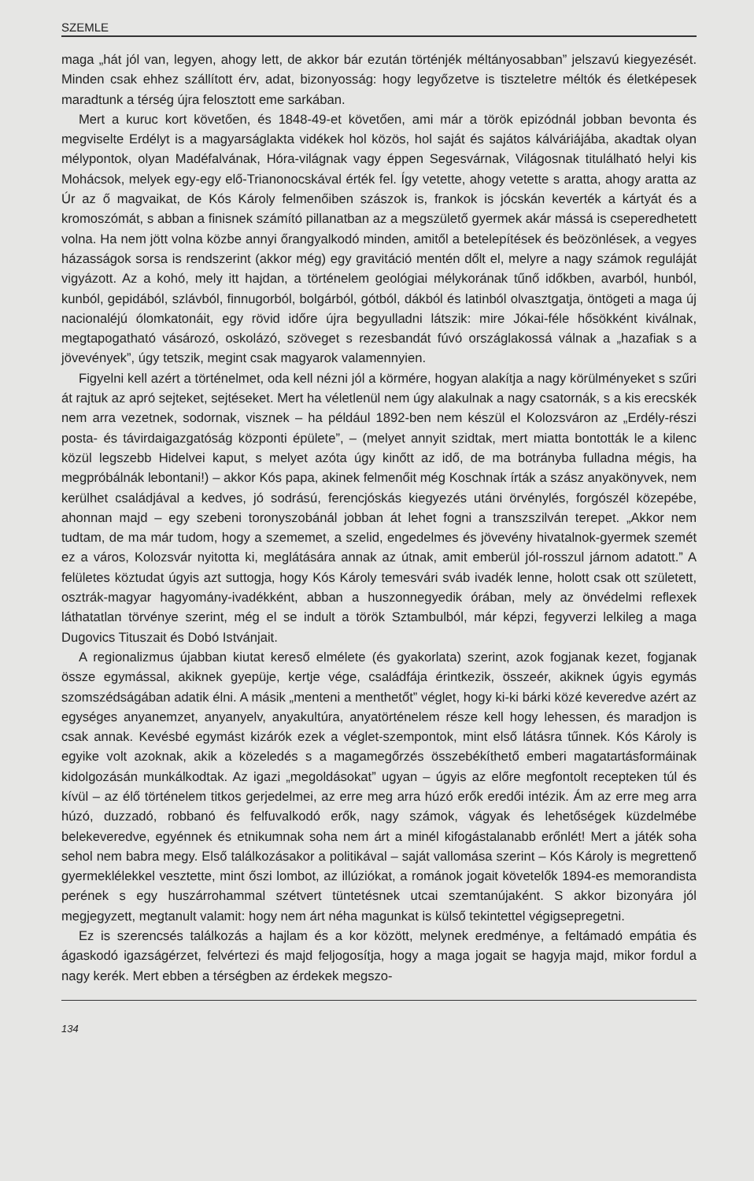SZEMLE
maga „hát jól van, legyen, ahogy lett, de akkor bár ezután történjék méltányosabban” jelszavú kiegyezését. Minden csak ehhez szállított érv, adat, bizonyosság: hogy legyőzetve is tiszteletre méltók és életképesek maradtunk a térség újra felosztott eme sarkában.
Mert a kuruc kort követően, és 1848-49-et követően, ami már a török epizódnál jobban bevonta és megviselte Erdélyt is a magyarságlakta vidékek hol közös, hol saját és sajátos kálváriájába, akadtak olyan mélypontok, olyan Madéfalvának, Hóra-világnak vagy éppen Segesvárnak, Világosnak titulálható helyi kis Mohácsok, melyek egy-egy elő-Trianonocskával érték fel. Így vetette, ahogy vetette s aratta, ahogy aratta az Úr az ő magvaikat, de Kós Károly felmenőiben szászok is, frankok is jócskán keverték a kártyát és a kromoszómát, s abban a finisnek számító pillanatban az a megszülető gyermek akár mássá is cseperedhetett volna. Ha nem jött volna közbe annyi őrangyalkodó minden, amitől a betelepítések és beözönlések, a vegyes házasságok sorsa is rendszerint (akkor még) egy gravitáció mentén dőlt el, melyre a nagy számok reguláját vigyázott. Az a kohó, mely itt hajdan, a történelem geológiai mélykorának tűnő időkben, avarból, hunból, kunból, gepidából, szlávból, finnugorból, bolgárból, gótból, dákból és latinból olvasztgatja, öntögeti a maga új nacionaléjú ólomkatonáit, egy rövid időre újra begyulladni látszik: mire Jókai-féle hősökként kiválnak, megtapogatható vásározó, oskolázó, szöveget s rezesbandát fúvó országlakossá válnak a „hazafiak s a jövevények”, úgy tetszik, megint csak magyarok valamennyien.
Figyelni kell azért a történelmet, oda kell nézni jól a körmére, hogyan alakítja a nagy körülményeket s szűri át rajtuk az apró sejteket, sejtéseket. Mert ha véletlenül nem úgy alakulnak a nagy csatornák, s a kis erecskék nem arra vezetnek, sodornak, visznek – ha például 1892-ben nem készül el Kolozsváron az „Erdély-részi posta- és távirdaigazgatóság központi épülete”, – (melyet annyit szidtak, mert miatta bontották le a kilenc közül legszebb Hidelvei kaput, s melyet azóta úgy kinőtt az idő, de ma botrányba fulladna mégis, ha megpróbálnák lebontani!) – akkor Kós papa, akinek felmenőit még Koschnak írták a szász anyakönyvek, nem kerülhet családjával a kedves, jó sodrású, ferencjóskás kiegyezés utáni örvénylés, forgószél közepébe, ahonnan majd – egy szebeni toronyszobánál jobban át lehet fogni a transzszilván terepet. „Akkor nem tudtam, de ma már tudom, hogy a szememet, a szelid, engedelmes és jövevény hivatalnok-gyermek szemét ez a város, Kolozsvár nyitotta ki, meglátására annak az útnak, amit emberül jól-rosszul járnom adatott.” A felületes köztudat úgyis azt suttogja, hogy Kós Károly temesvári sváb ivadék lenne, holott csak ott született, osztrák-magyar hagyomány-ivadékként, abban a huszonnegyedik órában, mely az önvédelmi reflexek láthatatlan törvénye szerint, még el se indult a török Sztambulból, már képzi, fegyverzi lelkileg a maga Dugovics Tituszait és Dobó Istvánjait.
A regionalizmus újabban kiutat kereső elmélete (és gyakorlata) szerint, azok fogjanak kezet, fogjanak össze egymással, akiknek gyepüje, kertje vége, családfája érintkezik, összeér, akiknek úgyis egymás szomszédságában adatik élni. A másik „menteni a menthetőt” véglet, hogy ki-ki bárki közé keveredve azért az egységes anyanemzet, anyanyelv, anyakultúra, anyatörténelem része kell hogy lehessen, és maradjon is csak annak. Kevésbé egymást kizárók ezek a véglet-szempontok, mint első látásra tűnnek. Kós Károly is egyike volt azoknak, akik a közeledés s a magamegőrzés összebékíthető emberi magatartásformáinak kidolgozásán munkálkodtak. Az igazi „megoldásokat” ugyan – úgyis az előre megfontolt recepteken túl és kívül – az élő történelem titkos gerjedelmei, az erre meg arra húzó erők eredői intézik. Ám az erre meg arra húzó, duzzadó, robbanó és felfuvalkodó erők, nagy számok, vágyak és lehetőségek küzdelmébe belekeveredve, egyénnek és etnikumnak soha nem árt a minél kifogástalanabb erőnlét! Mert a játék soha sehol nem babra megy. Első találkozásakor a politikával – saját vallomása szerint – Kós Károly is megrettenő gyermeklélekkel vesztette, mint őszi lombot, az illúziókat, a románok jogait követelők 1894-es memorandista perének s egy huszárrohammal szétvert tüntetésnek utcai szemtanújaként. S akkor bizonyára jól megjegyzett, megtanult valamit: hogy nem árt néha magunkat is külső tekintettel végigsepregetni.
Ez is szerencsés találkozás a hajlam és a kor között, melynek eredménye, a feltámadó empátia és ágaskodó igazságérzet, felvértezi és majd feljogosítja, hogy a maga jogait se hagyja majd, mikor fordul a nagy kerék. Mert ebben a térségben az érdekek megszo-
134